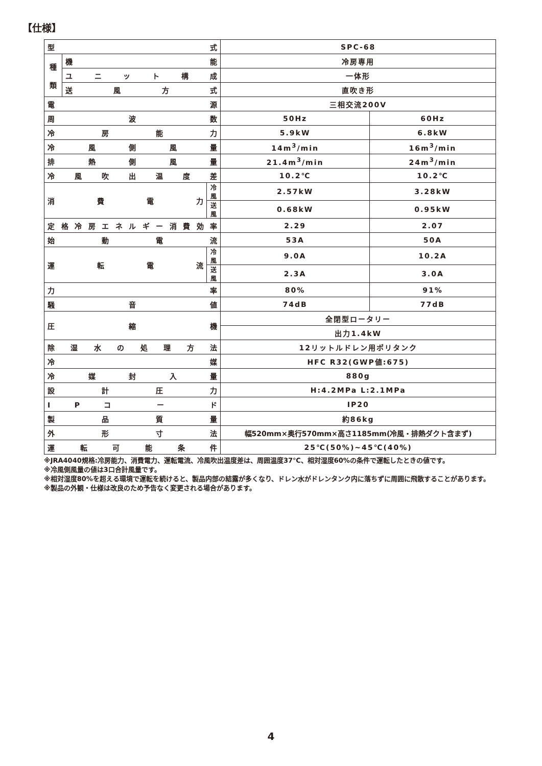【仕様】
| 型 式 | | | SPC-68 | |
| 種 類 | 機 能 | | 冷房専用 | |
| | ユ ニ ッ ト 構 成 | | 一体形 | |
| | 送 風 方 式 | | 直吹き形 | |
| 電 源 | | | 三相交流200V | |
| 周 波 数 | | | 50Hz | 60Hz |
| 冷 房 能 力 | | | 5.9kW | 6.8kW |
| 冷 風 側 風 量 | | | 14m<sup>3</sup>/min | 16m<sup>3</sup>/min |
| 排 熱 側 風 量 | | | 21.4m<sup>3</sup>/min | 24m<sup>3</sup>/min |
| 冷 風 吹 出 温 度 差 | | | 10.2℃ | 10.2℃ |
| 消 費 電 力 | | 冷風 | 2.57kW | 3.28kW |
| | | 送風 | 0.68kW | 0.95kW |
| 定格冷房エネルギー消費効率 | | | 2.29 | 2.07 |
| 始 動 電 流 | | | 53A | 50A |
| 運 転 電 流 | | 冷風 | 9.0A | 10.2A |
| | | 送風 | 2.3A | 3.0A |
| 力 率 | | | 80% | 91% |
| 騒 音 値 | | | 74dB | 77dB |
| 圧 縮 機 | | | 全閉型ロータリー | |
| | | | 出力1.4kW | |
| 除 湿 水 の 処 理 方 法 | | | 12リットルドレン用ポリタンク | |
| 冷 媒 | | | HFC R32(GWP値:675) | |
| 冷 媒 封 入 量 | | | 880g | |
| 設 計 圧 力 | | | H:4.2MPa L:2.1MPa | |
| I P コ ー ド | | | IP20 | |
| 製 品 質 量 | | | 約86kg | |
| 外 形 寸 法 | | | 幅520mm×奥行570mm×高さ1185mm(冷風・排熱ダクト含まず) | |
| 運 転 可 能 条 件 | | | 25℃(50%)~45℃(40%) | |
※JRA4040規格:冷房能力、消費電力、運転電流、冷風吹出温度差は、周囲温度37℃、相対湿度60%の条件で運転したときの値です。
※冷風側風量の値は3口合計風量です。
※相対湿度80%を超える環境で運転を続けると、製品内部の結露が多くなり、ドレン水がドレンタンク内に落ちずに周囲に飛散することがあります。
※製品の外観・仕様は改良のため予告なく変更される場合があります。
4